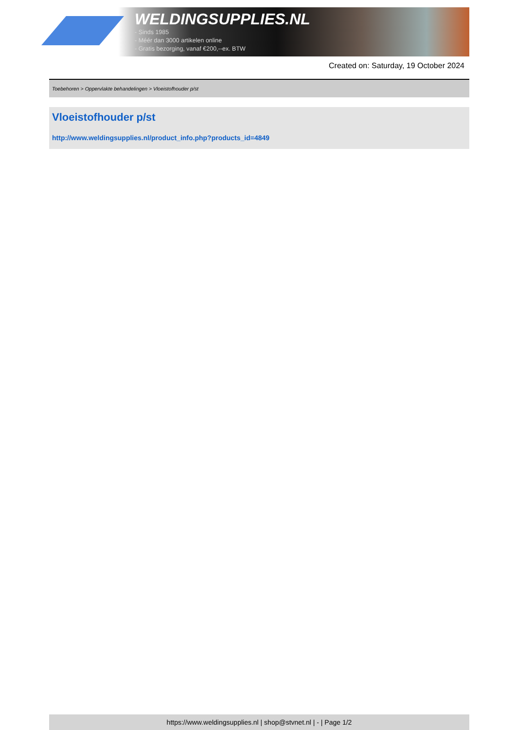WELDINGSUPPLIES.NL
- Sinds 1985
- Méér dan 3000 artikelen online
- Gratis bezorging, vanaf €200,--ex. BTW
Created on: Saturday, 19 October 2024
Toebehoren > Oppervlakte behandelingen > Vloeistofhouder p/st
Vloeistofhouder p/st
http://www.weldingsupplies.nl/product_info.php?products_id=4849
https://www.weldingsupplies.nl | shop@stvnet.nl | - | Page 1/2